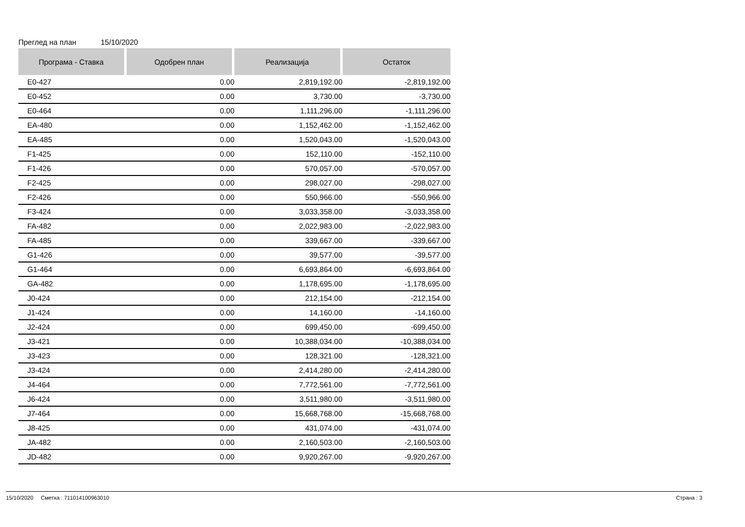Преглед на план 15/10/2020
| Програма - Ставка | Одобрен план | Реализација | Остаток |
| --- | --- | --- | --- |
| E0-427 | 0.00 | 2,819,192.00 | -2,819,192.00 |
| E0-452 | 0.00 | 3,730.00 | -3,730.00 |
| E0-464 | 0.00 | 1,111,296.00 | -1,111,296.00 |
| EA-480 | 0.00 | 1,152,462.00 | -1,152,462.00 |
| EA-485 | 0.00 | 1,520,043.00 | -1,520,043.00 |
| F1-425 | 0.00 | 152,110.00 | -152,110.00 |
| F1-426 | 0.00 | 570,057.00 | -570,057.00 |
| F2-425 | 0.00 | 298,027.00 | -298,027.00 |
| F2-426 | 0.00 | 550,966.00 | -550,966.00 |
| F3-424 | 0.00 | 3,033,358.00 | -3,033,358.00 |
| FA-482 | 0.00 | 2,022,983.00 | -2,022,983.00 |
| FA-485 | 0.00 | 339,667.00 | -339,667.00 |
| G1-426 | 0.00 | 39,577.00 | -39,577.00 |
| G1-464 | 0.00 | 6,693,864.00 | -6,693,864.00 |
| GA-482 | 0.00 | 1,178,695.00 | -1,178,695.00 |
| J0-424 | 0.00 | 212,154.00 | -212,154.00 |
| J1-424 | 0.00 | 14,160.00 | -14,160.00 |
| J2-424 | 0.00 | 699,450.00 | -699,450.00 |
| J3-421 | 0.00 | 10,388,034.00 | -10,388,034.00 |
| J3-423 | 0.00 | 128,321.00 | -128,321.00 |
| J3-424 | 0.00 | 2,414,280.00 | -2,414,280.00 |
| J4-464 | 0.00 | 7,772,561.00 | -7,772,561.00 |
| J6-424 | 0.00 | 3,511,980.00 | -3,511,980.00 |
| J7-464 | 0.00 | 15,668,768.00 | -15,668,768.00 |
| J8-425 | 0.00 | 431,074.00 | -431,074.00 |
| JA-482 | 0.00 | 2,160,503.00 | -2,160,503.00 |
| JD-482 | 0.00 | 9,920,267.00 | -9,920,267.00 |
15/10/2020 Сметка : 711014100963010
Страна : 3